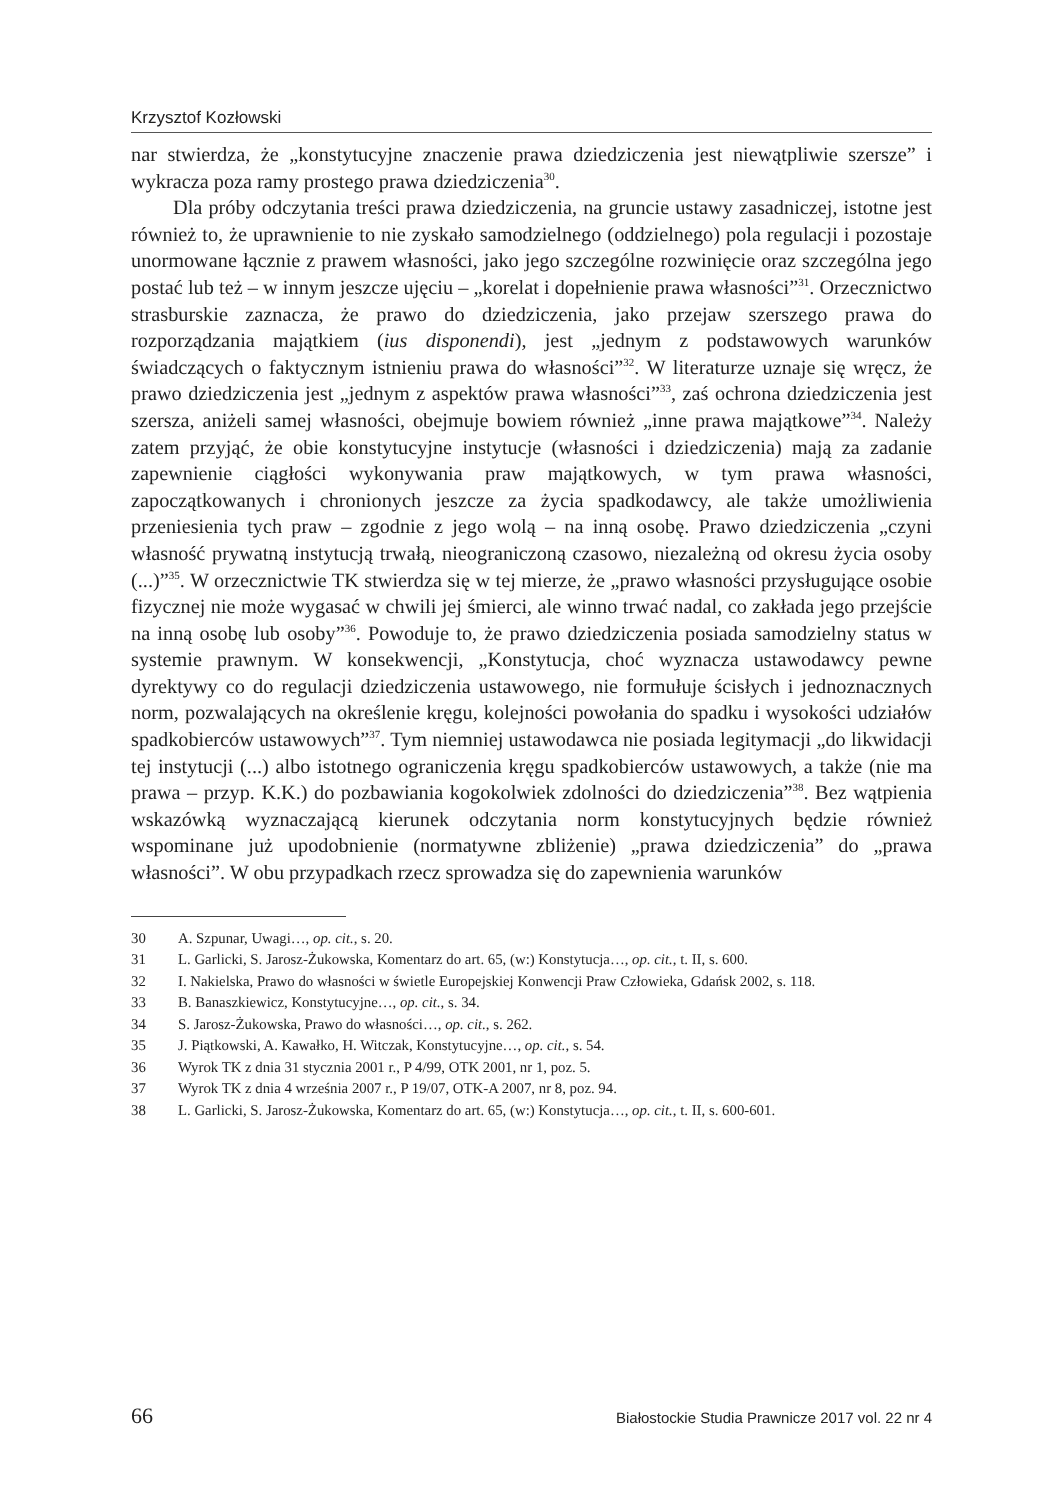Krzysztof Kozłowski
nar stwierdza, że „konstytucyjne znaczenie prawa dziedziczenia jest niewątpliwie szersze” i wykracza poza ramy prostego prawa dziedziczenia<sup>30</sup>.
Dla próby odczytania treści prawa dziedziczenia, na gruncie ustawy zasadniczej, istotne jest również to, że uprawnienie to nie zyskało samodzielnego (oddzielnego) pola regulacji i pozostaje unormowane łącznie z prawem własności, jako jego szczególne rozwinięcie oraz szczególna jego postać lub też – w innym jeszcze ujęciu – „korelat i dopełnienie prawa własności”<sup>31</sup>. Orzecznictwo strasburskie zaznacza, że prawo do dziedziczenia, jako przejaw szerszego prawa do rozporządzania majątkiem (ius disponendi), jest „jednym z podstawowych warunków świadczących o faktycznym istnieniu prawa do własności”<sup>32</sup>. W literaturze uznaje się wręcz, że prawo dziedziczenia jest „jednym z aspektów prawa własności”<sup>33</sup>, zaś ochrona dziedziczenia jest szersza, aniżeli samej własności, obejmuje bowiem również „inne prawa majątkowe”<sup>34</sup>. Należy zatem przyjąć, że obie konstytucyjne instytucje (własności i dziedziczenia) mają za zadanie zapewnienie ciągłości wykonywania praw majątkowych, w tym prawa własności, zapoczątkowanych i chronionych jeszcze za życia spadkodawcy, ale także umożliwienia przeniesienia tych praw – zgodnie z jego wolą – na inną osobę. Prawo dziedziczenia „czyni własność prywatną instytucją trwałą, nieograniczoną czasowo, niezależną od okresu życia osoby (...)”<sup>35</sup>. W orzecznictwie TK stwierdza się w tej mierze, że „prawo własności przysługujące osobie fizycznej nie może wygasać w chwili jej śmierci, ale winno trwać nadal, co zakłada jego przejście na inną osobę lub osoby”<sup>36</sup>. Powoduje to, że prawo dziedziczenia posiada samodzielny status w systemie prawnym. W konsekwencji, „Konstytucja, choć wyznacza ustawodawcy pewne dyrektywy co do regulacji dziedziczenia ustawowego, nie formułuje ścisłych i jednoznacznych norm, pozwalających na określenie kręgu, kolejności powołania do spadku i wysokości udziałów spadkobierców ustawowych”<sup>37</sup>. Tym niemniej ustawodawca nie posiada legitymacji „do likwidacji tej instytucji (...) albo istotnego ograniczenia kręgu spadkobierców ustawowych, a także (nie ma prawa – przyp. K.K.) do pozbawiania kogokolwiek zdolności do dziedziczenia”<sup>38</sup>. Bez wątpienia wskazówką wyznaczającą kierunek odczytania norm konstytucyjnych będzie również wspominane już upodobnienie (normatywne zbliżenie) „prawa dziedziczenia” do „prawa własności”. W obu przypadkach rzecz sprowadza się do zapewnienia warunków
30 A. Szpunar, Uwagi…, op. cit., s. 20.
31 L. Garlicki, S. Jarosz-Żukowska, Komentarz do art. 65, (w:) Konstytucja…, op. cit., t. II, s. 600.
32 I. Nakielska, Prawo do własności w świetle Europejskiej Konwencji Praw Człowieka, Gdańsk 2002, s. 118.
33 B. Banaszkiewicz, Konstytucyjne…, op. cit., s. 34.
34 S. Jarosz-Żukowska, Prawo do własności…, op. cit., s. 262.
35 J. Piątkowski, A. Kawałko, H. Witczak, Konstytucyjne…, op. cit., s. 54.
36 Wyrok TK z dnia 31 stycznia 2001 r., P 4/99, OTK 2001, nr 1, poz. 5.
37 Wyrok TK z dnia 4 września 2007 r., P 19/07, OTK-A 2007, nr 8, poz. 94.
38 L. Garlicki, S. Jarosz-Żukowska, Komentarz do art. 65, (w:) Konstytucja…, op. cit., t. II, s. 600-601.
66 Białostockie Studia Prawnicze 2017 vol. 22 nr 4